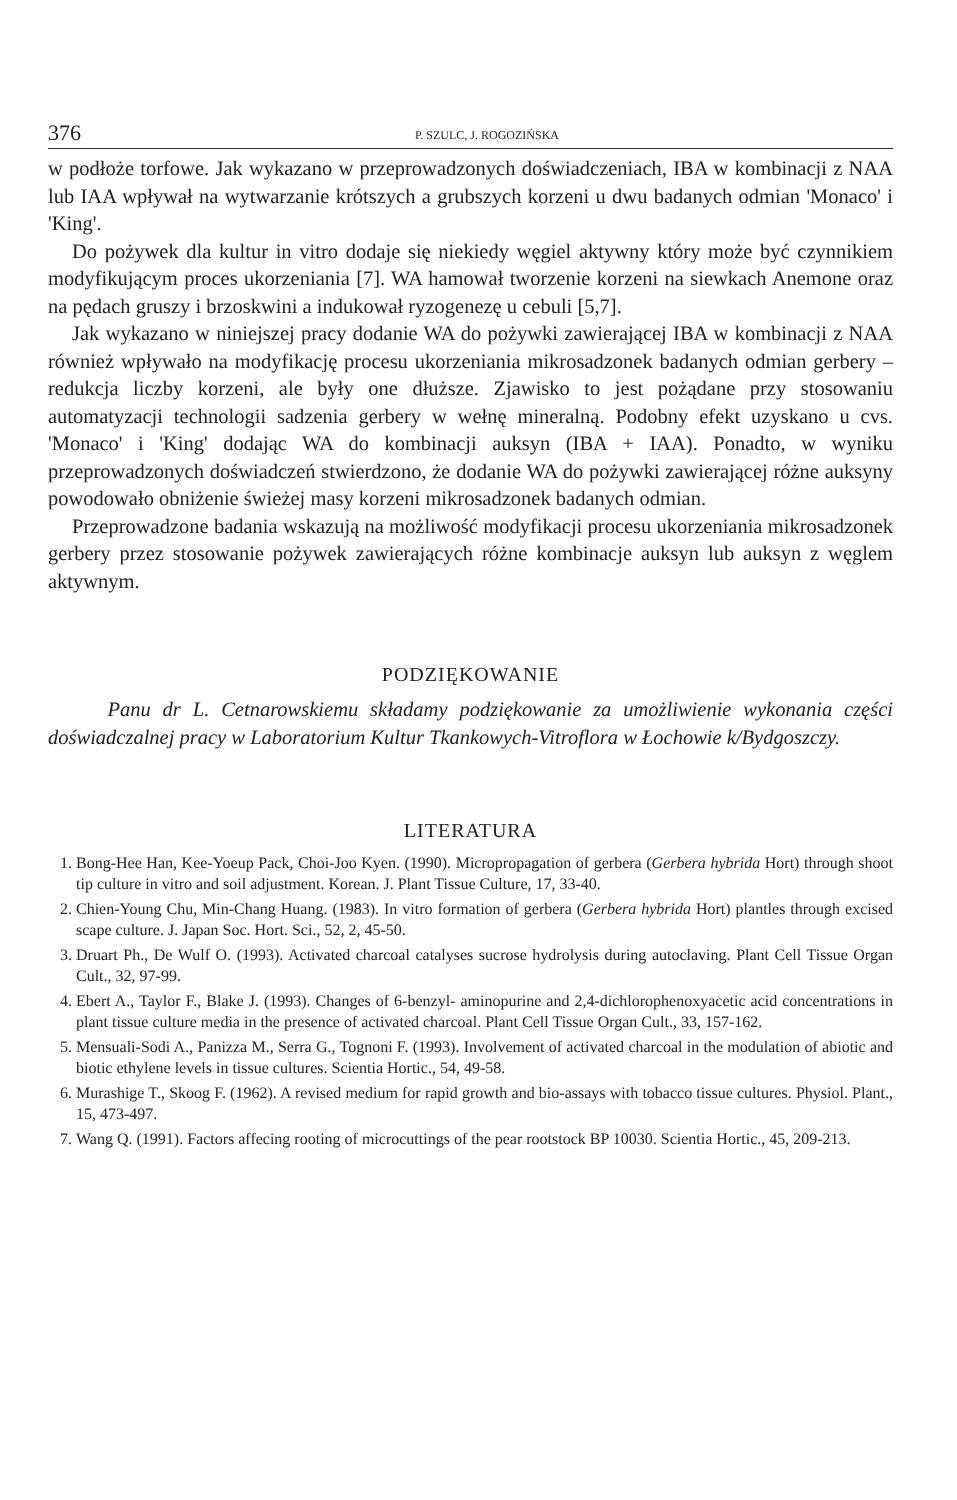376 P. SZULC, J. ROGOZIŃSKA
w podłoże torfowe. Jak wykazano w przeprowadzonych doświadczeniach, IBA w kombinacji z NAA lub IAA wpływał na wytwarzanie krótszych a grubszych korzeni u dwu badanych odmian 'Monaco' i 'King'.
Do pożywek dla kultur in vitro dodaje się niekiedy węgiel aktywny który może być czynnikiem modyfikującym proces ukorzeniania [7]. WA hamował tworzenie korzeni na siewkach Anemone oraz na pędach gruszy i brzoskwini a indukował ryzogenezę u cebuli [5,7].
Jak wykazano w niniejszej pracy dodanie WA do pożywki zawierającej IBA w kombinacji z NAA również wpływało na modyfikację procesu ukorzeniania mikrosadzonek badanych odmian gerbery – redukcja liczby korzeni, ale były one dłuższe. Zjawisko to jest pożądane przy stosowaniu automatyzacji technologii sadzenia gerbery w wełnę mineralną. Podobny efekt uzyskano u cvs. 'Monaco' i 'King' dodając WA do kombinacji auksyn (IBA + IAA). Ponadto, w wyniku przeprowadzonych doświadczeń stwierdzono, że dodanie WA do pożywki zawierającej różne auksyny powodowało obniżenie świeżej masy korzeni mikrosadzonek badanych odmian.
Przeprowadzone badania wskazują na możliwość modyfikacji procesu ukorzeniania mikrosadzonek gerbery przez stosowanie pożywek zawierających różne kombinacje auksyn lub auksyn z węglem aktywnym.
PODZIĘKOWANIE
Panu dr L. Cetnarowskiemu składamy podziękowanie za umożliwienie wykonania części doświadczalnej pracy w Laboratorium Kultur Tkankowych-Vitroflora w Łochowie k/Bydgoszczy.
LITERATURA
1. Bong-Hee Han, Kee-Yoeup Pack, Choi-Joo Kyen. (1990). Micropropagation of gerbera (Gerbera hybrida Hort) through shoot tip culture in vitro and soil adjustment. Korean. J. Plant Tissue Culture, 17, 33-40.
2. Chien-Young Chu, Min-Chang Huang. (1983). In vitro formation of gerbera (Gerbera hybrida Hort) plantles through excised scape culture. J. Japan Soc. Hort. Sci., 52, 2, 45-50.
3. Druart Ph., De Wulf O. (1993). Activated charcoal catalyses sucrose hydrolysis during autoclaving. Plant Cell Tissue Organ Cult., 32, 97-99.
4. Ebert A., Taylor F., Blake J. (1993). Changes of 6-benzyl- aminopurine and 2,4-dichlorophenoxyacetic acid concentrations in plant tissue culture media in the presence of activated charcoal. Plant Cell Tissue Organ Cult., 33, 157-162.
5. Mensuali-Sodi A., Panizza M., Serra G., Tognoni F. (1993). Involvement of activated charcoal in the modulation of abiotic and biotic ethylene levels in tissue cultures. Scientia Hortic., 54, 49-58.
6. Murashige T., Skoog F. (1962). A revised medium for rapid growth and bio-assays with tobacco tissue cultures. Physiol. Plant., 15, 473-497.
7. Wang Q. (1991). Factors affecing rooting of microcuttings of the pear rootstock BP 10030. Scientia Hortic., 45, 209-213.